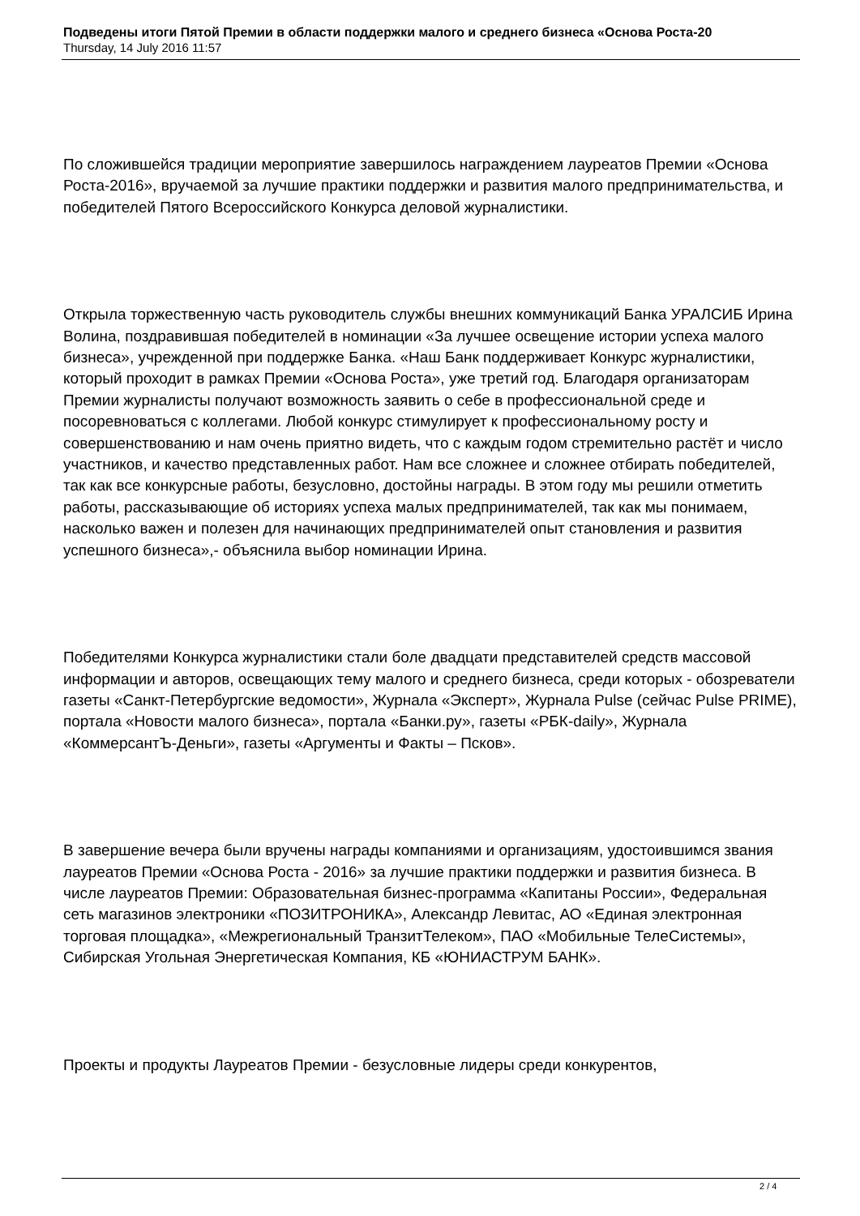Подведены итоги Пятой Премии в области поддержки малого и среднего бизнеса «Основа Роста-20
Thursday, 14 July 2016 11:57
По сложившейся традиции мероприятие завершилось награждением лауреатов Премии «Основа Роста-2016», вручаемой за лучшие практики поддержки и развития малого предпринимательства, и победителей Пятого Всероссийского Конкурса деловой журналистики.
Открыла торжественную часть руководитель службы внешних коммуникаций Банка УРАЛСИБ Ирина Волина, поздравившая победителей в номинации «За лучшее освещение истории успеха малого бизнеса», учрежденной при поддержке Банка. «Наш Банк поддерживает Конкурс журналистики, который проходит в рамках Премии «Основа Роста», уже третий год. Благодаря организаторам Премии журналисты получают возможность заявить о себе в профессиональной среде и посоревноваться с коллегами. Любой конкурс стимулирует к профессиональному росту и совершенствованию и нам очень приятно видеть, что с каждым годом стремительно растёт и число участников, и качество представленных работ. Нам все сложнее и сложнее отбирать победителей, так как все конкурсные работы, безусловно, достойны награды. В этом году мы решили отметить работы, рассказывающие об историях успеха малых предпринимателей, так как мы понимаем, насколько важен и полезен для начинающих предпринимателей опыт становления и развития успешного бизнеса»,- объяснила выбор номинации Ирина.
Победителями Конкурса журналистики стали боле двадцати представителей средств массовой информации и авторов, освещающих тему малого и среднего бизнеса, среди которых - обозреватели газеты «Санкт-Петербургские ведомости», Журнала «Эксперт», Журнала Pulse (сейчас Pulse PRIME), портала «Новости малого бизнеса», портала «Банки.ру», газеты «РБК-daily», Журнала «КоммерсантЪ-Деньги», газеты «Аргументы и Факты – Псков».
В завершение вечера были вручены награды компаниями и организациям, удостоившимся звания лауреатов Премии «Основа Роста - 2016» за лучшие практики поддержки и развития бизнеса. В числе лауреатов Премии: Образовательная бизнес-программа «Капитаны России», Федеральная сеть магазинов электроники «ПОЗИТРОНИКА», Александр Левитас, АО «Единая электронная торговая площадка», «Межрегиональный ТранзитТелеком», ПАО «Мобильные ТелеСистемы», Сибирская Угольная Энергетическая Компания, КБ «ЮНИАСТРУМ БАНК».
Проекты и продукты Лауреатов Премии - безусловные лидеры среди конкурентов,
2 / 4